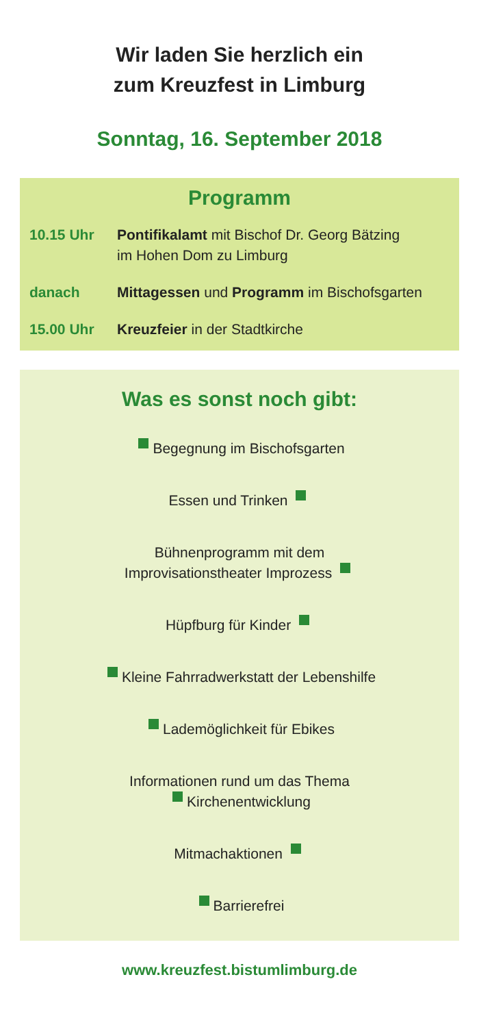Wir laden Sie herzlich ein
zum Kreuzfest in Limburg
Sonntag, 16. September 2018
Programm
10.15 Uhr Pontifikalamt mit Bischof Dr. Georg Bätzing
im Hohen Dom zu Limburg
danach Mittagessen und Programm im Bischofsgarten
15.00 Uhr Kreuzfeier in der Stadtkirche
Was es sonst noch gibt:
Begegnung im Bischofsgarten
Essen und Trinken
Bühnenprogramm mit dem
Improvisationstheater Improzess
Hüpfburg für Kinder
Kleine Fahrradwerkstatt der Lebenshilfe
Lademöglichkeit für Ebikes
Informationen rund um das Thema
Kirchenentwicklung
Mitmachaktionen
Barrierefrei
www.kreuzfest.bistumlimburg.de